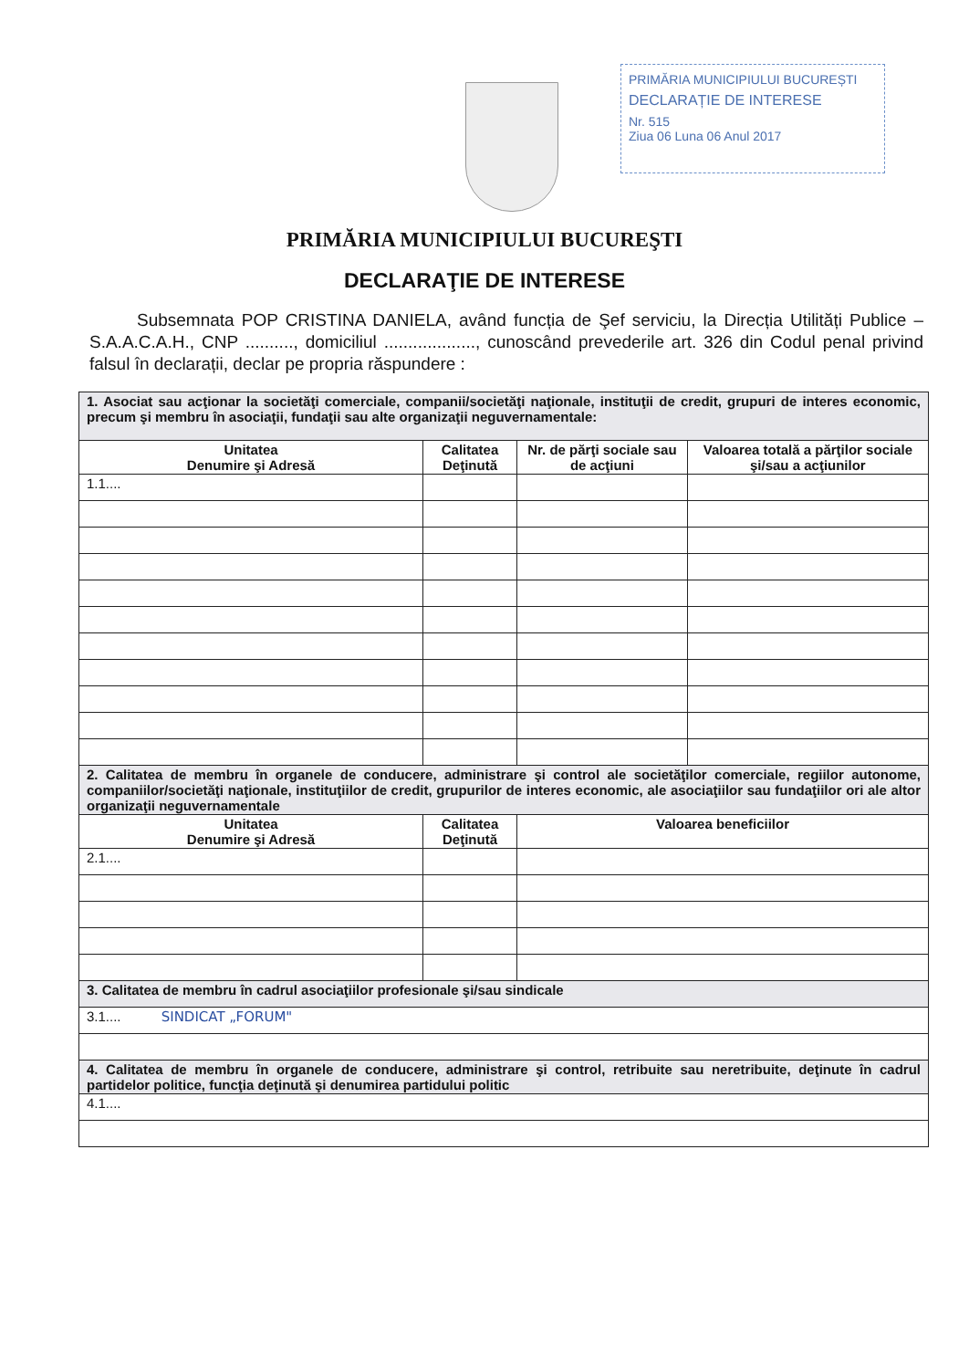PRIMĂRIA MUNICIPIULUI BUCUREȘTI
DECLARAȚIE DE INTERESE
Nr. 515
Ziua 06 Luna 06 Anul 2017
PRIMĂRIA MUNICIPIULUI BUCUREŞTI
DECLARAŢIE DE INTERESE
Subsemnata POP CRISTINA DANIELA, având funcția de Şef serviciu, la Direcția Utilități Publice –S.A.A.C.A.H., CNP .........., domiciliul ..................., cunoscând prevederile art. 326 din Codul penal privind falsul în declarații, declar pe propria răspundere :
| 1. Asociat sau acţionar la societăţi comerciale, companii/societăţi naţionale, instituţii de credit, grupuri de interes economic, precum şi membru în asociaţii, fundaţii sau alte organizaţii neguvernamentale: | | | |
| Unitatea Denumire şi Adresă | Calitatea Deţinută | Nr. de părţi sociale sau de acţiuni | Valoarea totală a părţilor sociale şi/sau a acţiunilor |
| 1.1.... | | | |
| 2. Calitatea de membru în organele de conducere, administrare şi control ale societăţilor comerciale, regiilor autonome, companiilor/societăţi naţionale, instituţiilor de credit, grupurilor de interes economic, ale asociaţiilor sau fundaţiilor ori ale altor organizaţii neguvernamentale | | | |
| Unitatea Denumire şi Adresă | Calitatea Deţinută | Valoarea beneficiilor | |
| 2.1.... | | | |
| 3. Calitatea de membru în cadrul asociaţiilor profesionale şi/sau sindicale | | | |
| 3.1.... SINDICAT „FORUM" | | | |
| 4. Calitatea de membru în organele de conducere, administrare şi control, retribuite sau neretribuite, deţinute în cadrul partidelor politice, funcţia deţinută şi denumirea partidului politic | | | |
| 4.1.... | | | |